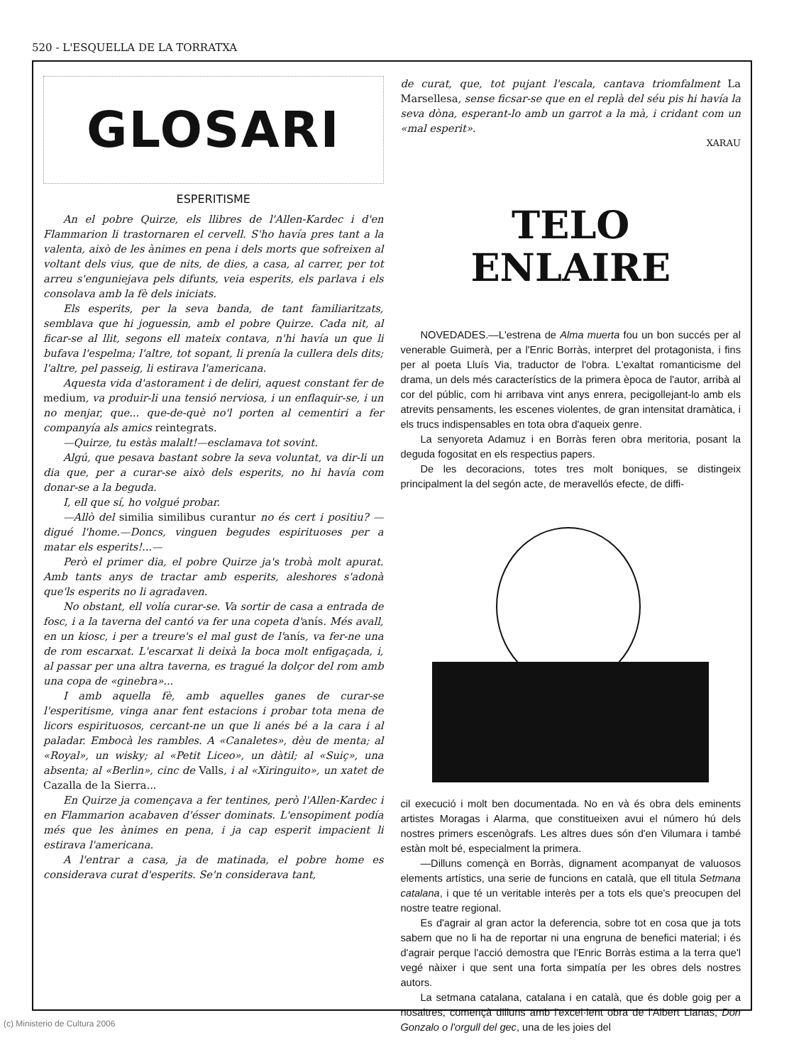520 - L'ESQUELLA DE LA TORRATXA
GLOSARI
ESPERITISME
An el pobre Quirze, els llibres de l'Allen-Kardec i d'en Flammarion li trastornaren el cervell. S'ho havía pres tant a la valenta, això de les ànimes en pena i dels morts que sofreixen al voltant dels vius, que de nits, de dies, a casa, al carrer, per tot arreu s'enguniejava pels difunts, veia esperits, els parlava i els consolava amb la fè dels iniciats.
Els esperits, per la seva banda, de tant familiaritzats, semblava que hi joguessin, amb el pobre Quirze. Cada nit, al ficar-se al llit, segons ell mateix contava, n'hi havía un que li bufava l'espelma; l'altre, tot sopant, li prenía la cullera dels dits; l'altre, pel passeig, li estirava l'americana.
Aquesta vida d'astorament i de deliri, aquest constant fer de medium, va produir-li una tensió nerviosa, i un enflaquir-se, i un no menjar, que... que-de-què no'l porten al cementiri a fer companyía als amics reintegrats.
—Quirze, tu estàs malalt!—esclamava tot sovint.
Algú, que pesava bastant sobre la seva voluntat, va dir-li un dia que, per a curar-se això dels esperits, no hi havía com donar-se a la beguda.
I, ell que sí, ho volgué probar.
—Allò del similia similibus curantur no és cert i positiu? —digué l'home.—Doncs, vinguen begudes espirituoses per a matar els esperits!...—
Però el primer dia, el pobre Quirze ja's trobà molt apurat. Amb tants anys de tractar amb esperits, aleshores s'adonà que'ls esperits no li agradaven.
No obstant, ell volía curar-se. Va sortir de casa a entrada de fosc, i a la taverna del cantó va fer una copeta d'anís. Més avall, en un kiosc, i per a treure's el mal gust de l'anís, va fer-ne una de rom escarxat. L'escarxat li deixà la boca molt enfigaçada, i, al passar per una altra taverna, es tragué la dolçor del rom amb una copa de «ginebra»...
I amb aquella fè, amb aquelles ganes de curar-se l'esperitisme, vinga anar fent estacions i probar tota mena de licors espirituosos, cercant-ne un que li anés bé a la cara i al paladar. Embocà les rambles. A «Canaletes», dèu de menta; al «Royal», un wisky; al «Petit Liceo», un dàtil; al «Suiç», una absenta; al «Berlin», cinc de Valls, i al «Xiringuito», un xatet de Cazalla de la Sierra...
En Quirze ja començava a fer tentines, però l'Allen-Kardec i en Flammarion acabaven d'ésser dominats. L'ensopiment podía més que les ànimes en pena, i ja cap esperit impacient li estirava l'americana.
A l'entrar a casa, ja de matinada, el pobre home es considerava curat d'esperits. Se'n considerava tant,
de curat, que, tot pujant l'escala, cantava triomfalment La Marsellesa, sense ficsar-se que en el replà del séu pis hi havía la seva dòna, esperant-lo amb un garrot a la mà, i cridant com un «mal esperit».
XARAU
TELO
ENLAIRE
NOVEDADES.—L'estrena de Alma muerta fou un bon succés per al venerable Guimerà, per a l'Enric Borràs, interpret del protagonista, i fins per al poeta Lluís Via, traductor de l'obra. L'exaltat romanticisme del drama, un dels més característics de la primera època de l'autor, arribà al cor del públic, com hi arribava vint anys enrera, pecigollejant-lo amb els atrevits pensaments, les escenes violentes, de gran intensitat dramàtica, i els trucs indispensables en tota obra d'aqueix genre.
La senyoreta Adamuz i en Borràs feren obra meritoria, posant la deguda fogositat en els respectius papers.
De les decoracions, totes tres molt boniques, se distingeix principalment la del segón acte, de meravellós efecte, de diffi-
cil execució i molt ben documentada. No en và és obra dels eminents artistes Moragas i Alarma, que constitueixen avui el número hú dels nostres primers escenògrafs. Les altres dues són d'en Vilumara i també estàn molt bé, especialment la primera.
—Dilluns començà en Borràs, dignament acompanyat de valuosos elements artístics, una serie de funcions en català, que ell titula Setmana catalana, i que té un veritable interès per a tots els que's preocupen del nostre teatre regional.
Es d'agrair al gran actor la deferencia, sobre tot en cosa que ja tots sabem que no li ha de reportar ni una engruna de benefici material; i és d'agrair perque l'acció demostra que l'Enric Borràs estima a la terra que'l vegé nàixer i que sent una forta simpatía per les obres dels nostres autors.
La setmana catalana, catalana i en català, que és doble goig per a nosaltres, començà dilluns amb l'excel·lent obra de l'Albert Llanas, Don Gonzalo o l'orgull del gec, una de les joies del
(c) Ministerio de Cultura 2006